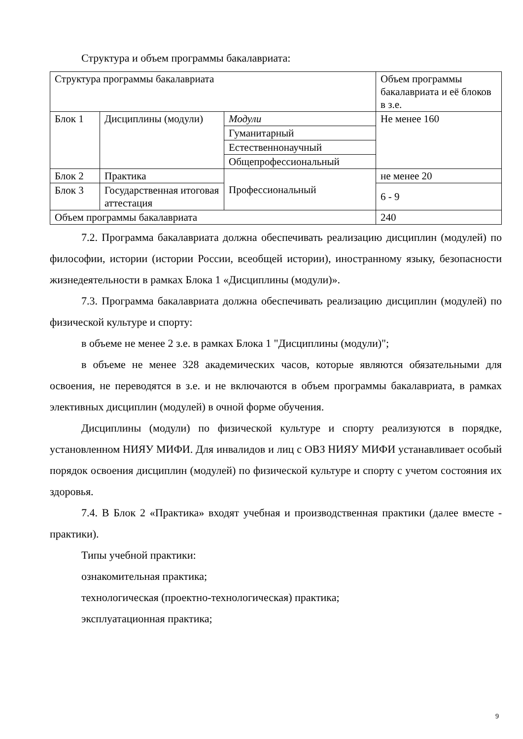Структура и объем программы бакалавриата:
| Структура программы бакалавриата | | | Объем программы бакалавриата и её блоков в з.е. |
| Блок 1 | Дисциплины (модули) | Модули | Не менее 160 |
| | | Гуманитарный | |
| | | Естественнонаучный | |
| | | Общепрофессиональный | |
| | | Профессиональный | |
| Блок 2 | Практика | | не менее 20 |
| Блок 3 | Государственная итоговая аттестация | | 6 - 9 |
| Объем программы бакалавриата | | | 240 |
7.2. Программа бакалавриата должна обеспечивать реализацию дисциплин (модулей) по философии, истории (истории России, всеобщей истории), иностранному языку, безопасности жизнедеятельности в рамках Блока 1 «Дисциплины (модули)».
7.3. Программа бакалавриата должна обеспечивать реализацию дисциплин (модулей) по физической культуре и спорту:
в объеме не менее 2 з.е. в рамках Блока 1 "Дисциплины (модули)";
в объеме не менее 328 академических часов, которые являются обязательными для освоения, не переводятся в з.е. и не включаются в объем программы бакалавриата, в рамках элективных дисциплин (модулей) в очной форме обучения.
Дисциплины (модули) по физической культуре и спорту реализуются в порядке, установленном НИЯУ МИФИ. Для инвалидов и лиц с ОВЗ НИЯУ МИФИ устанавливает особый порядок освоения дисциплин (модулей) по физической культуре и спорту с учетом состояния их здоровья.
7.4. В Блок 2 «Практика» входят учебная и производственная практики (далее вместе - практики).
Типы учебной практики:
ознакомительная практика;
технологическая (проектно-технологическая) практика;
эксплуатационная практика;
9